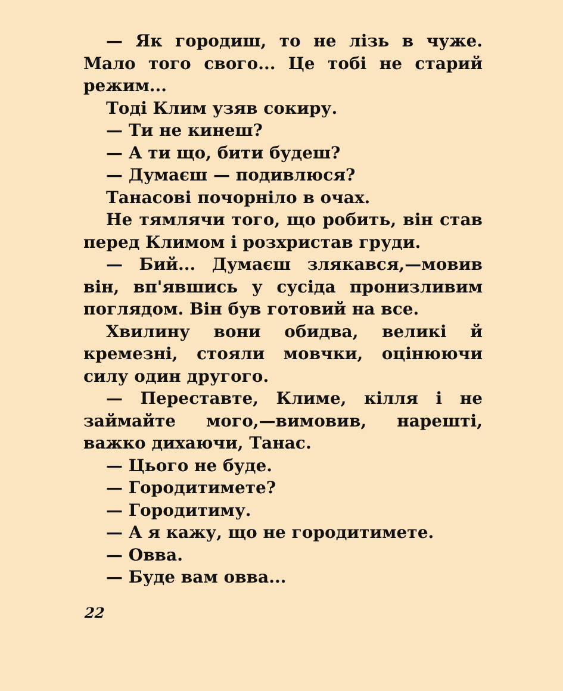— Як городиш, то не лізь в чуже. Мало того свого... Це тобі не старий режим...
Тоді Клим узяв сокиру.
— Ти не кинеш?
— А ти що, бити будеш?
— Думаєш — подивлюся?
Танасові почорніло в очах.
Не тямлячи того, що робить, він став перед Климом і розхристав груди.
— Бий... Думаєш злякався,—мовив він, вп'явшись у сусіда пронизливим поглядом. Він був готовий на все.
Хвилину вони обидва, великі й кремезні, стояли мовчки, оцінюючи силу один другого.
— Переставте, Климе, кілля і не займайте мого,—вимовив, нарешті, важко дихаючи, Танас.
— Цього не буде.
— Городитимете?
— Городитиму.
— А я кажу, що не городитимете.
— Овва.
— Буде вам овва...
22